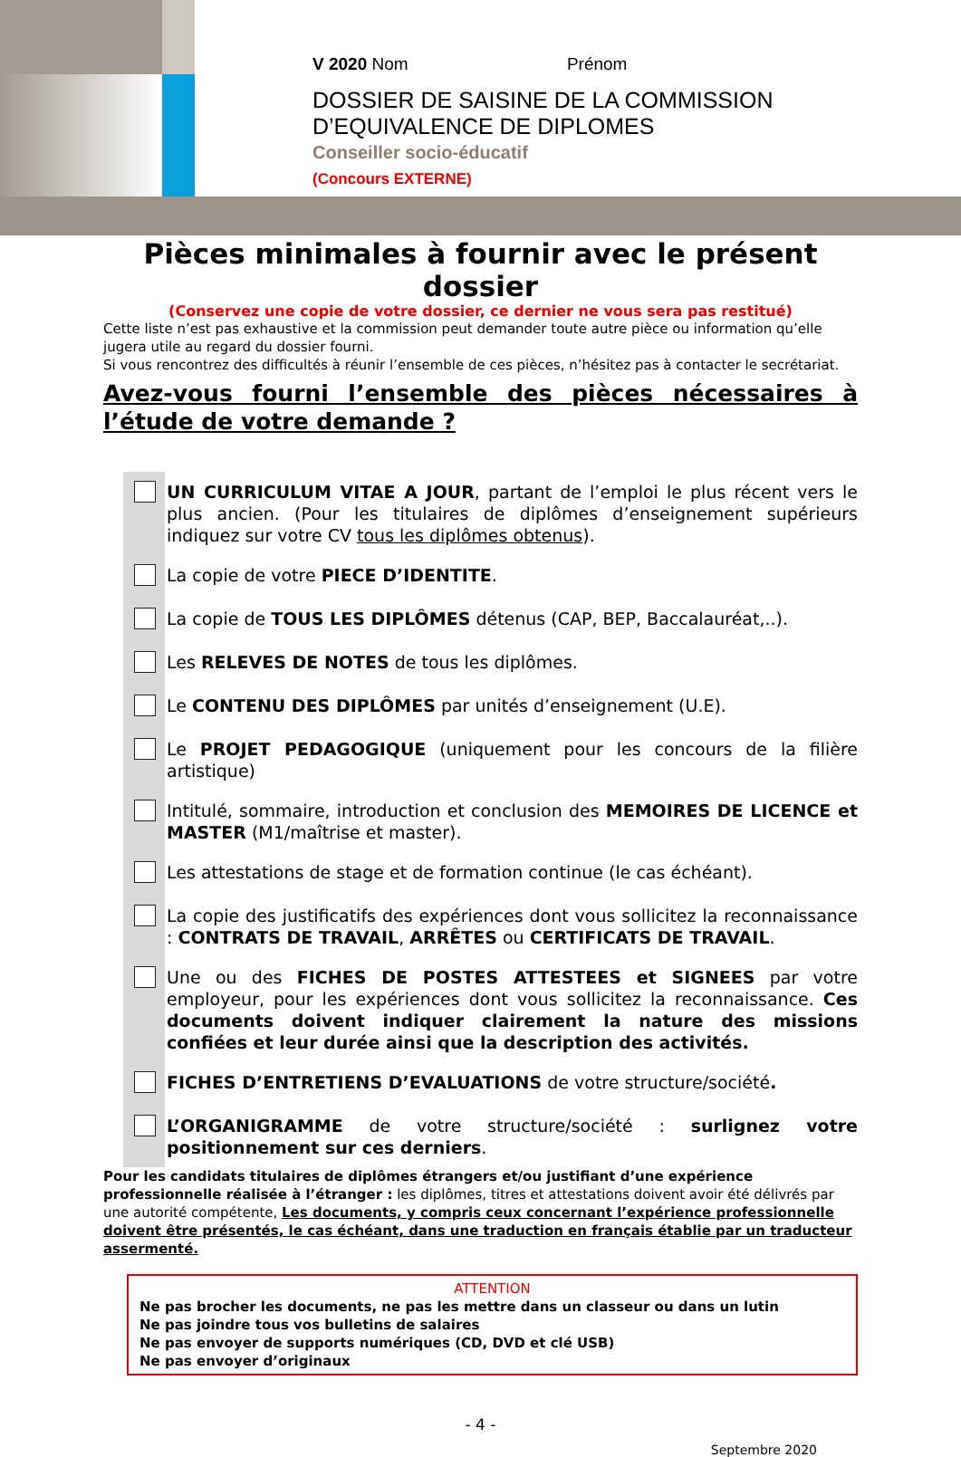V 2020 Nom Prénom
DOSSIER DE SAISINE DE LA COMMISSION
D’EQUIVALENCE DE DIPLOMES
Conseiller socio-éducatif
(Concours EXTERNE)
Pièces minimales à fournir avec le présent dossier
(Conservez une copie de votre dossier, ce dernier ne vous sera pas restitué)
Cette liste n’est pas exhaustive et la commission peut demander toute autre pièce ou information qu’elle jugera utile au regard du dossier fourni.
Si vous rencontrez des difficultés à réunir l’ensemble de ces pièces, n’hésitez pas à contacter le secrétariat.
Avez-vous fourni l’ensemble des pièces nécessaires à l’étude de votre demande ?
UN CURRICULUM VITAE A JOUR, partant de l’emploi le plus récent vers le plus ancien. (Pour les titulaires de diplômes d’enseignement supérieurs indiquez sur votre CV tous les diplômes obtenus).
La copie de votre PIECE D’IDENTITE.
La copie de TOUS LES DIPLÔMES détenus (CAP, BEP, Baccalauréat,..).
Les RELEVES DE NOTES de tous les diplômes.
Le CONTENU DES DIPLÔMES par unités d’enseignement (U.E).
Le PROJET PEDAGOGIQUE (uniquement pour les concours de la filière artistique)
Intitulé, sommaire, introduction et conclusion des MEMOIRES DE LICENCE et MASTER (M1/maîtrise et master).
Les attestations de stage et de formation continue (le cas échéant).
La copie des justificatifs des expériences dont vous sollicitez la reconnaissance : CONTRATS DE TRAVAIL, ARRÊTES ou CERTIFICATS DE TRAVAIL.
Une ou des FICHES DE POSTES ATTESTEES et SIGNEES par votre employeur, pour les expériences dont vous sollicitez la reconnaissance. Ces documents doivent indiquer clairement la nature des missions confiées et leur durée ainsi que la description des activités.
FICHES D’ENTRETIENS D’EVALUATIONS de votre structure/société.
L’ORGANIGRAMME de votre structure/société : surlignez votre positionnement sur ces derniers.
Pour les candidats titulaires de diplômes étrangers et/ou justifiant d’une expérience professionnelle réalisée à l’étranger : les diplômes, titres et attestations doivent avoir été délivrés par une autorité compétente, Les documents, y compris ceux concernant l’expérience professionnelle doivent être présentés, le cas échéant, dans une traduction en français établie par un traducteur assermenté.
ATTENTION
Ne pas brocher les documents, ne pas les mettre dans un classeur ou dans un lutin
Ne pas joindre tous vos bulletins de salaires
Ne pas envoyer de supports numériques (CD, DVD et clé USB)
Ne pas envoyer d’originaux
- 4 -
Septembre 2020